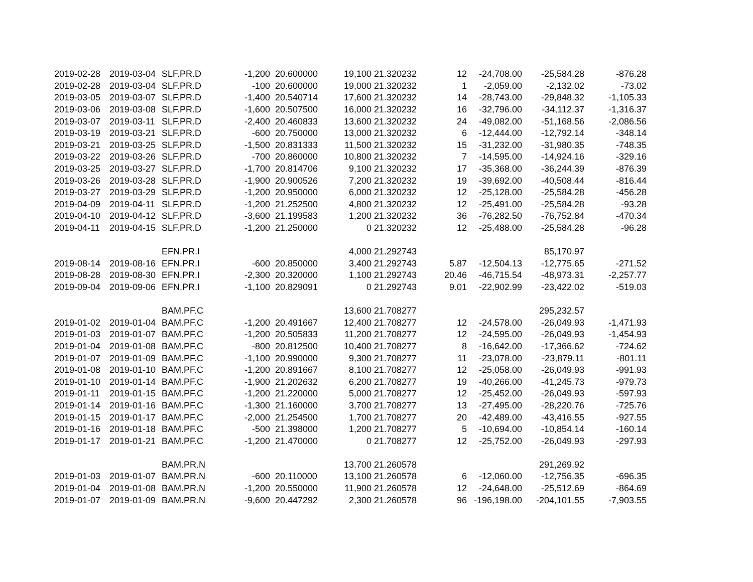| 2019-02-28 | 2019-03-04 | SLF.PR.D | -1,200 | 20.600000 | 19,100 | 21.320232 | 12 | -24,708.00 | -25,584.28 | -876.28 |
| 2019-02-28 | 2019-03-04 | SLF.PR.D | -100 | 20.600000 | 19,000 | 21.320232 | 1 | -2,059.00 | -2,132.02 | -73.02 |
| 2019-03-05 | 2019-03-07 | SLF.PR.D | -1,400 | 20.540714 | 17,600 | 21.320232 | 14 | -28,743.00 | -29,848.32 | -1,105.33 |
| 2019-03-06 | 2019-03-08 | SLF.PR.D | -1,600 | 20.507500 | 16,000 | 21.320232 | 16 | -32,796.00 | -34,112.37 | -1,316.37 |
| 2019-03-07 | 2019-03-11 | SLF.PR.D | -2,400 | 20.460833 | 13,600 | 21.320232 | 24 | -49,082.00 | -51,168.56 | -2,086.56 |
| 2019-03-19 | 2019-03-21 | SLF.PR.D | -600 | 20.750000 | 13,000 | 21.320232 | 6 | -12,444.00 | -12,792.14 | -348.14 |
| 2019-03-21 | 2019-03-25 | SLF.PR.D | -1,500 | 20.831333 | 11,500 | 21.320232 | 15 | -31,232.00 | -31,980.35 | -748.35 |
| 2019-03-22 | 2019-03-26 | SLF.PR.D | -700 | 20.860000 | 10,800 | 21.320232 | 7 | -14,595.00 | -14,924.16 | -329.16 |
| 2019-03-25 | 2019-03-27 | SLF.PR.D | -1,700 | 20.814706 | 9,100 | 21.320232 | 17 | -35,368.00 | -36,244.39 | -876.39 |
| 2019-03-26 | 2019-03-28 | SLF.PR.D | -1,900 | 20.900526 | 7,200 | 21.320232 | 19 | -39,692.00 | -40,508.44 | -816.44 |
| 2019-03-27 | 2019-03-29 | SLF.PR.D | -1,200 | 20.950000 | 6,000 | 21.320232 | 12 | -25,128.00 | -25,584.28 | -456.28 |
| 2019-04-09 | 2019-04-11 | SLF.PR.D | -1,200 | 21.252500 | 4,800 | 21.320232 | 12 | -25,491.00 | -25,584.28 | -93.28 |
| 2019-04-10 | 2019-04-12 | SLF.PR.D | -3,600 | 21.199583 | 1,200 | 21.320232 | 36 | -76,282.50 | -76,752.84 | -470.34 |
| 2019-04-11 | 2019-04-15 | SLF.PR.D | -1,200 | 21.250000 | 0 | 21.320232 | 12 | -25,488.00 | -25,584.28 | -96.28 |
| | | EFN.PR.I | | | 4,000 | 21.292743 | | | 85,170.97 | |
| 2019-08-14 | 2019-08-16 | EFN.PR.I | -600 | 20.850000 | 3,400 | 21.292743 | 5.87 | -12,504.13 | -12,775.65 | -271.52 |
| 2019-08-28 | 2019-08-30 | EFN.PR.I | -2,300 | 20.320000 | 1,100 | 21.292743 | 20.46 | -46,715.54 | -48,973.31 | -2,257.77 |
| 2019-09-04 | 2019-09-06 | EFN.PR.I | -1,100 | 20.829091 | 0 | 21.292743 | 9.01 | -22,902.99 | -23,422.02 | -519.03 |
| | | BAM.PF.C | | | 13,600 | 21.708277 | | | 295,232.57 | |
| 2019-01-02 | 2019-01-04 | BAM.PF.C | -1,200 | 20.491667 | 12,400 | 21.708277 | 12 | -24,578.00 | -26,049.93 | -1,471.93 |
| 2019-01-03 | 2019-01-07 | BAM.PF.C | -1,200 | 20.505833 | 11,200 | 21.708277 | 12 | -24,595.00 | -26,049.93 | -1,454.93 |
| 2019-01-04 | 2019-01-08 | BAM.PF.C | -800 | 20.812500 | 10,400 | 21.708277 | 8 | -16,642.00 | -17,366.62 | -724.62 |
| 2019-01-07 | 2019-01-09 | BAM.PF.C | -1,100 | 20.990000 | 9,300 | 21.708277 | 11 | -23,078.00 | -23,879.11 | -801.11 |
| 2019-01-08 | 2019-01-10 | BAM.PF.C | -1,200 | 20.891667 | 8,100 | 21.708277 | 12 | -25,058.00 | -26,049.93 | -991.93 |
| 2019-01-10 | 2019-01-14 | BAM.PF.C | -1,900 | 21.202632 | 6,200 | 21.708277 | 19 | -40,266.00 | -41,245.73 | -979.73 |
| 2019-01-11 | 2019-01-15 | BAM.PF.C | -1,200 | 21.220000 | 5,000 | 21.708277 | 12 | -25,452.00 | -26,049.93 | -597.93 |
| 2019-01-14 | 2019-01-16 | BAM.PF.C | -1,300 | 21.160000 | 3,700 | 21.708277 | 13 | -27,495.00 | -28,220.76 | -725.76 |
| 2019-01-15 | 2019-01-17 | BAM.PF.C | -2,000 | 21.254500 | 1,700 | 21.708277 | 20 | -42,489.00 | -43,416.55 | -927.55 |
| 2019-01-16 | 2019-01-18 | BAM.PF.C | -500 | 21.398000 | 1,200 | 21.708277 | 5 | -10,694.00 | -10,854.14 | -160.14 |
| 2019-01-17 | 2019-01-21 | BAM.PF.C | -1,200 | 21.470000 | 0 | 21.708277 | 12 | -25,752.00 | -26,049.93 | -297.93 |
| | | BAM.PR.N | | | 13,700 | 21.260578 | | | 291,269.92 | |
| 2019-01-03 | 2019-01-07 | BAM.PR.N | -600 | 20.110000 | 13,100 | 21.260578 | 6 | -12,060.00 | -12,756.35 | -696.35 |
| 2019-01-04 | 2019-01-08 | BAM.PR.N | -1,200 | 20.550000 | 11,900 | 21.260578 | 12 | -24,648.00 | -25,512.69 | -864.69 |
| 2019-01-07 | 2019-01-09 | BAM.PR.N | -9,600 | 20.447292 | 2,300 | 21.260578 | 96 | -196,198.00 | -204,101.55 | -7,903.55 |